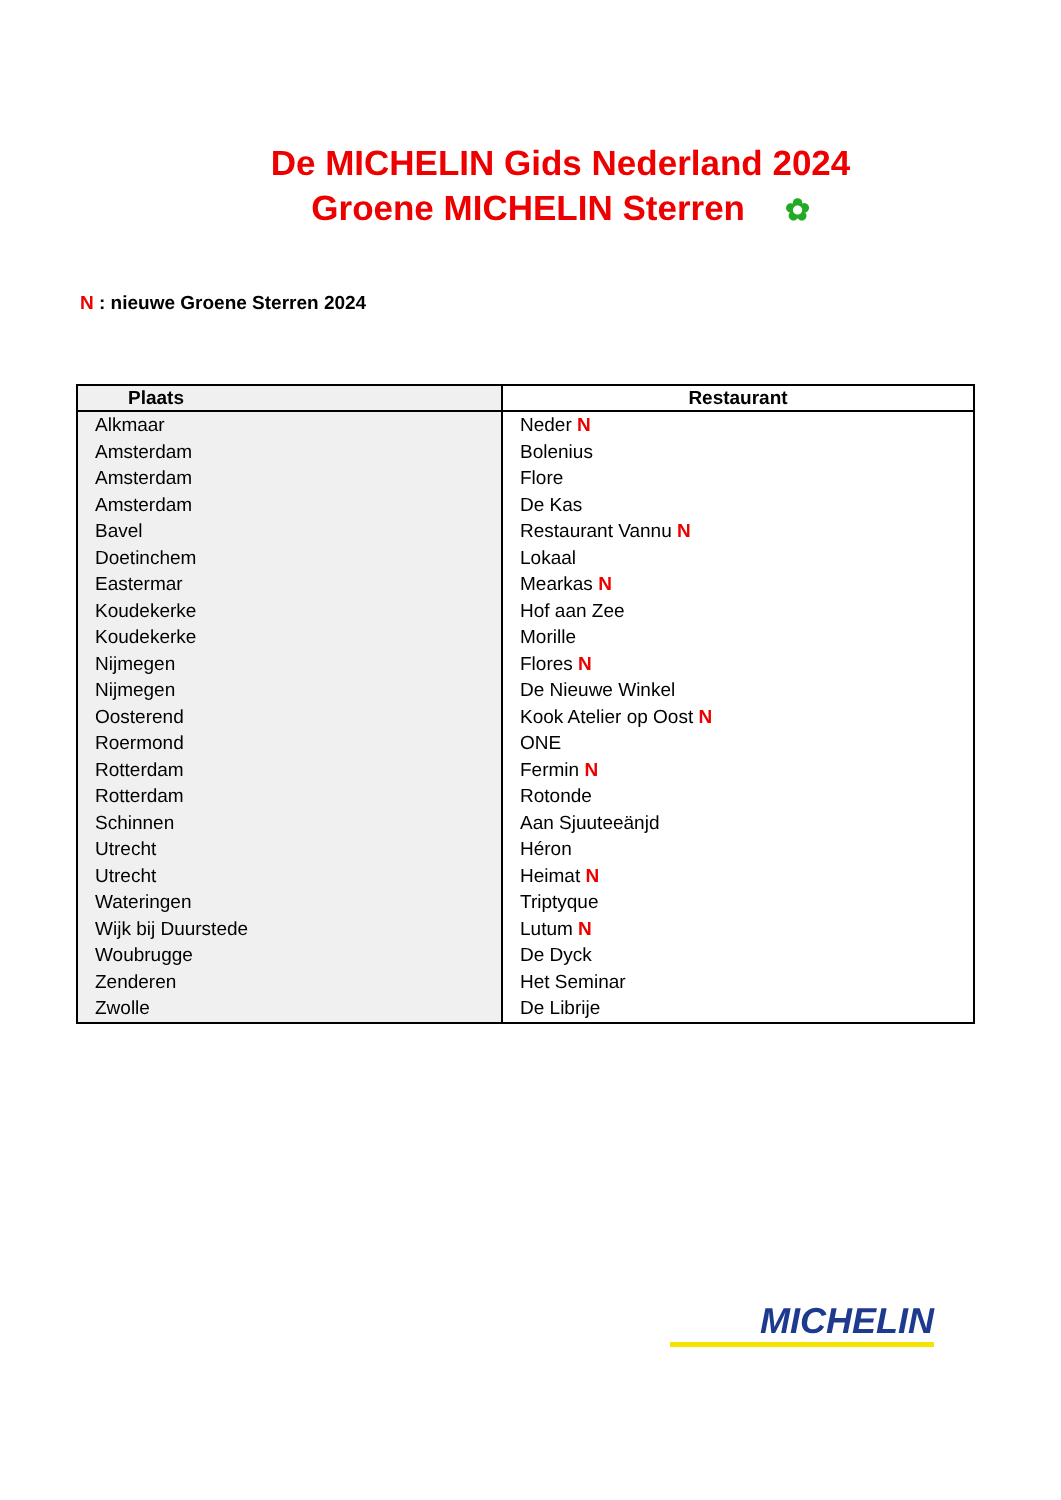De MICHELIN Gids Nederland 2024
Groene MICHELIN Sterren ✿
N : nieuwe Groene Sterren 2024
| Plaats | Restaurant |
| --- | --- |
| Alkmaar | Neder N |
| Amsterdam | Bolenius |
| Amsterdam | Flore |
| Amsterdam | De Kas |
| Bavel | Restaurant Vannu N |
| Doetinchem | Lokaal |
| Eastermar | Mearkas N |
| Koudekerke | Hof aan Zee |
| Koudekerke | Morille |
| Nijmegen | Flores N |
| Nijmegen | De Nieuwe Winkel |
| Oosterend | Kook Atelier op Oost N |
| Roermond | ONE |
| Rotterdam | Fermin N |
| Rotterdam | Rotonde |
| Schinnen | Aan Sjuuteeänjd |
| Utrecht | Héron |
| Utrecht | Heimat N |
| Wateringen | Triptyque |
| Wijk bij Duurstede | Lutum N |
| Woubrugge | De Dyck |
| Zenderen | Het Seminar |
| Zwolle | De Librije |
MICHELIN